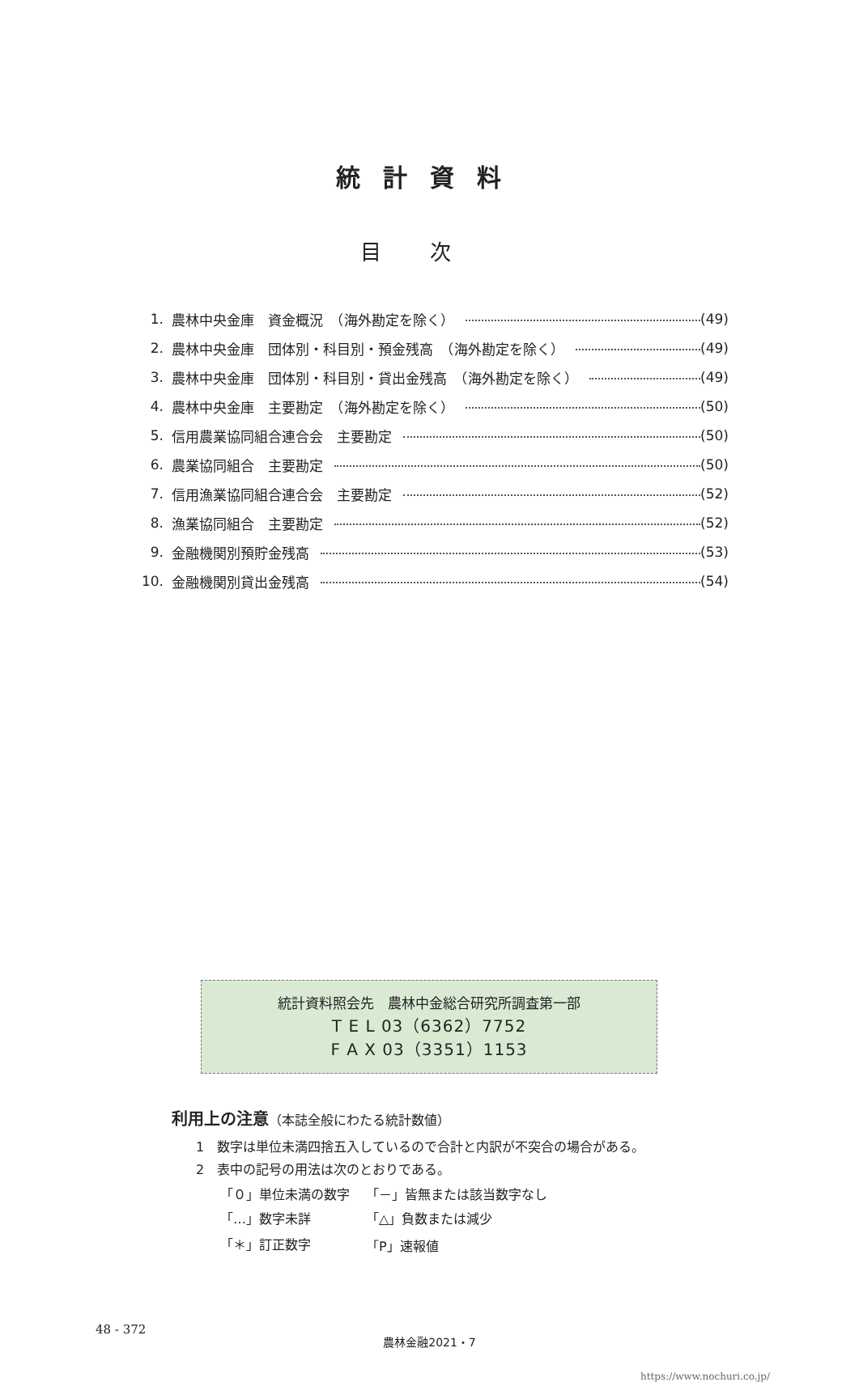統計資料
目次
1. 農林中央金庫　資金概況　（海外勘定を除く） (49)
2. 農林中央金庫　団体別・科目別・預金残高　（海外勘定を除く） (49)
3. 農林中央金庫　団体別・科目別・貸出金残高　（海外勘定を除く） (49)
4. 農林中央金庫　主要勘定　（海外勘定を除く） (50)
5. 信用農業協同組合連合会　主要勘定 (50)
6. 農業協同組合　主要勘定 (50)
7. 信用漁業協同組合連合会　主要勘定 (52)
8. 漁業協同組合　主要勘定 (52)
9. 金融機関別預貯金残高 (53)
10. 金融機関別貸出金残高 (54)
統計資料照会先　農林中金総合研究所調査第一部
T E L 03（6362）7752
F A X 03（3351）1153
利用上の注意（本誌全般にわたる統計数値）
1　数字は単位未満四捨五入しているので合計と内訳が不突合の場合がある。
2　表中の記号の用法は次のとおりである。
| 「０」単位未満の数字 | 「－」皆無または該当数字なし |
| 「…」数字未詳 | 「△」負数または減少 |
| 「＊」訂正数字 | 「P」速報値 |
48 - 372
農林金融2021・7
https://www.nochuri.co.jp/